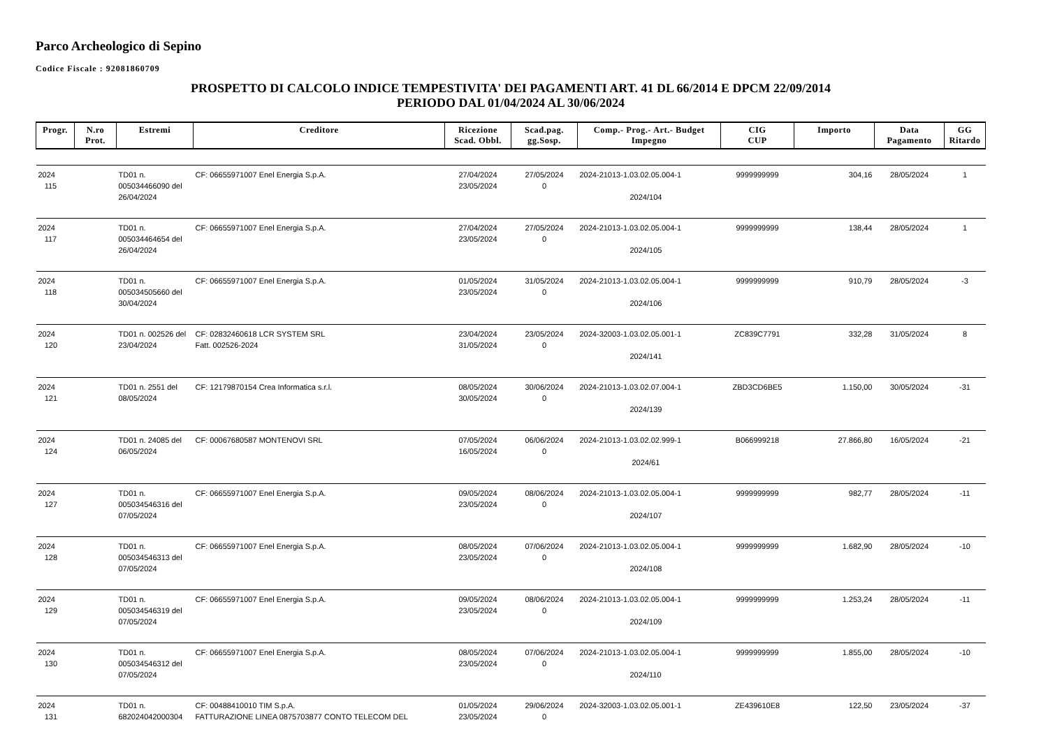Parco Archeologico di Sepino
Codice Fiscale : 92081860709
PROSPETTO DI CALCOLO INDICE TEMPESTIVITA' DEI PAGAMENTI ART. 41 DL 66/2014 E DPCM 22/09/2014
PERIODO DAL 01/04/2024 AL 30/06/2024
| Progr. | N.ro Prot. | Estremi | Creditore | Ricezione Scad. Obbl. | Scad.pag. gg.Sosp. | Comp.- Prog.- Art.- Budget Impegno | CIG CUP | Importo | Data Pagamento | GG Ritardo |
| --- | --- | --- | --- | --- | --- | --- | --- | --- | --- | --- |
| 2024 115 | | TD01 n. 005034466090 del 26/04/2024 | CF: 06655971007 Enel Energia S.p.A. | 27/04/2024 23/05/2024 | 27/05/2024 0 | 2024-21013-1.03.02.05.004-1 2024/104 | 9999999999 | 304,16 | 28/05/2024 | 1 |
| 2024 117 | | TD01 n. 005034464654 del 26/04/2024 | CF: 06655971007 Enel Energia S.p.A. | 27/04/2024 23/05/2024 | 27/05/2024 0 | 2024-21013-1.03.02.05.004-1 2024/105 | 9999999999 | 138,44 | 28/05/2024 | 1 |
| 2024 118 | | TD01 n. 005034505660 del 30/04/2024 | CF: 06655971007 Enel Energia S.p.A. | 01/05/2024 23/05/2024 | 31/05/2024 0 | 2024-21013-1.03.02.05.004-1 2024/106 | 9999999999 | 910,79 | 28/05/2024 | -3 |
| 2024 120 | | TD01 n. 002526 del 23/04/2024 | CF: 02832460618 LCR SYSTEM SRL Fatt. 002526-2024 | 23/04/2024 31/05/2024 | 23/05/2024 0 | 2024-32003-1.03.02.05.001-1 2024/141 | ZC839C7791 | 332,28 | 31/05/2024 | 8 |
| 2024 121 | | TD01 n. 2551 del 08/05/2024 | CF: 12179870154 Crea Informatica s.r.l. | 08/05/2024 30/05/2024 | 30/06/2024 0 | 2024-21013-1.03.02.07.004-1 2024/139 | ZBD3CD6BE5 | 1.150,00 | 30/05/2024 | -31 |
| 2024 124 | | TD01 n. 24085 del 06/05/2024 | CF: 00067680587 MONTENOVI SRL | 07/05/2024 16/05/2024 | 06/06/2024 0 | 2024-21013-1.03.02.02.999-1 2024/61 | B066999218 | 27.866,80 | 16/05/2024 | -21 |
| 2024 127 | | TD01 n. 005034546316 del 07/05/2024 | CF: 06655971007 Enel Energia S.p.A. | 09/05/2024 23/05/2024 | 08/06/2024 0 | 2024-21013-1.03.02.05.004-1 2024/107 | 9999999999 | 982,77 | 28/05/2024 | -11 |
| 2024 128 | | TD01 n. 005034546313 del 07/05/2024 | CF: 06655971007 Enel Energia S.p.A. | 08/05/2024 23/05/2024 | 07/06/2024 0 | 2024-21013-1.03.02.05.004-1 2024/108 | 9999999999 | 1.682,90 | 28/05/2024 | -10 |
| 2024 129 | | TD01 n. 005034546319 del 07/05/2024 | CF: 06655971007 Enel Energia S.p.A. | 09/05/2024 23/05/2024 | 08/06/2024 0 | 2024-21013-1.03.02.05.004-1 2024/109 | 9999999999 | 1.253,24 | 28/05/2024 | -11 |
| 2024 130 | | TD01 n. 005034546312 del 07/05/2024 | CF: 06655971007 Enel Energia S.p.A. | 08/05/2024 23/05/2024 | 07/06/2024 0 | 2024-21013-1.03.02.05.004-1 2024/110 | 9999999999 | 1.855,00 | 28/05/2024 | -10 |
| 2024 131 | | TD01 n. 682024042000304 | CF: 00488410010 TIM S.p.A. FATTURAZIONE LINEA 0875703877 CONTO TELECOM DEL | 01/05/2024 23/05/2024 | 29/06/2024 0 | 2024-32003-1.03.02.05.001-1 | ZE439610E8 | 122,50 | 23/05/2024 | -37 |